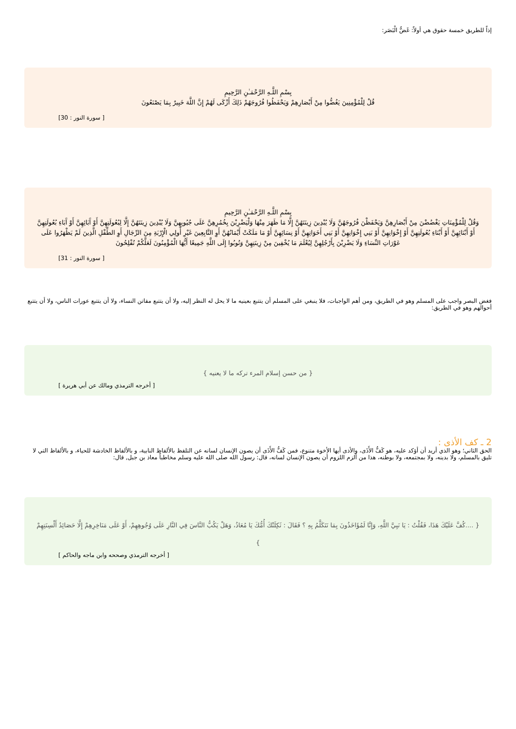إذاً للطريق خمسة حقوق هي أولاً: غَضُّ الْبَصَر:
بِسْمِ اللَّـهِ الرَّحْمَـٰنِ الرَّحِيمِ
قُلْ لِلْمُؤْمِنِينَ يَغُضُّوا مِنْ أَبْصَارِهِمْ وَيَحْفَظُوا فُرُوجَهُمْ ذَلِكَ أَزْكَى لَهُمْ إِنَّ اللَّهَ خَبِيرٌ بِمَا يَصْنَعُونَ
[ سورة النور : 30]
بِسْمِ اللَّـهِ الرَّحْمَـٰنِ الرَّحِيمِ
وَقُلْ لِلْمُؤْمِنَاتِ يَغْضُضْنَ مِنْ أَبْصَارِهِنَّ وَيَحْفَظْنَ فُرُوجَهُنَّ وَلَا يُبْدِينَ زِينَتَهُنَّ إِلَّا مَا ظَهَرَ مِنْهَا وَلْيَضْرِبْنَ بِخُمُرِهِنَّ عَلَى جُيُوبِهِنَّ وَلَا يُبْدِينَ زِينَتَهُنَّ إِلَّا لِبُعُولَتِهِنَّ أَوْ آَبَائِهِنَّ أَوْ آَبَاءِ بُعُولَتِهِنَّ أَوْ أَبْنَائِهِنَّ أَوْ أَبْنَاءِ بُعُولَتِهِنَّ أَوْ إِخْوَانِهِنَّ أَوْ بَنِي إِخْوَانِهِنَّ أَوْ بَنِي أَخَوَاتِهِنَّ أَوْ نِسَائِهِنَّ أَوْ مَا مَلَكَتْ أَيْمَانُهُنَّ أَوِ التَّابِعِينَ غَيْرِ أُولِي الْإِرْبَةِ مِنَ الرِّجَالِ أَوِ الطِّفْلِ الَّذِينَ لَمْ يَظْهَرُوا عَلَى عَوْرَاتِ النِّسَاءِ وَلَا يَضْرِبْنَ بِأَرْجُلِهِنَّ لِيُعْلَمَ مَا يُخْفِينَ مِنْ زِينَتِهِنَّ وَتُوبُوا إِلَى اللَّهِ جَمِيعًا أَيُّهَا الْمُؤْمِنُونَ لَعَلَّكُمْ تُفْلِحُونَ
[ سورة النور : 31]
فغض البصر واجب على المسلم وهو في الطريق، ومن أهم الواجبات، فلا ينبغي على المسلم أن يتتبع بعينيه ما لا يحل له النظر إليه، ولا أن يتتبع مفاتن النساء، ولا أن يتتبع عورات الناس، ولا أن يتتبع أحوالهم وهو في الطريق:
{ من حسن إسلام المرء تركه ما لا يعنيه }
[ أخرجه الترمذي ومالك عن أبي هريرة ]
2 ـ كف الأذى :
الحق الثاني؛ وهو الذي أريد أن أؤكد عليه، هو كَفُّ الأَذَى، والأذى أيها الأخوة متنوع، فمن كَفُّ الأَذَى أن يصون الإنسان لسانه عن التلفظ بالألفاظ النابية، و بالألفاظ الخادشة للحياء، و بالألفاظ التي لا تليق بالمسلم، ولا بدينه، ولا بمجتمعه، ولا بوطنه، هذا من ألزم اللزوم أن يصون الإنسان لسانه، قال: رسول الله صلى الله عليه وسلم مخاطباً معاذ بن جبل, قال:
{ ....كُفَّ عَلَيْكَ هَذَا، فَقُلْتُ : يَا نَبِيَّ اللَّهِ، وَإِنَّا لَمُؤَاخَذُونَ بِمَا نَتَكَلَّمُ بِهِ ؟ فَقَالَ : ثَكِلَتْكَ أُمُّكَ يَا مُعَاذُ، وَهَلْ يَكُبُّ النَّاسَ فِي النَّارِ عَلَى وُجُوهِهِمْ، أَوْ عَلَى مَنَاخِرِهِمْ إِلَّا حَصَائِدُ أَلْسِنَتِهِمْ }
[ أخرجه الترمذي وصححه وابن ماجه والحاكم ]